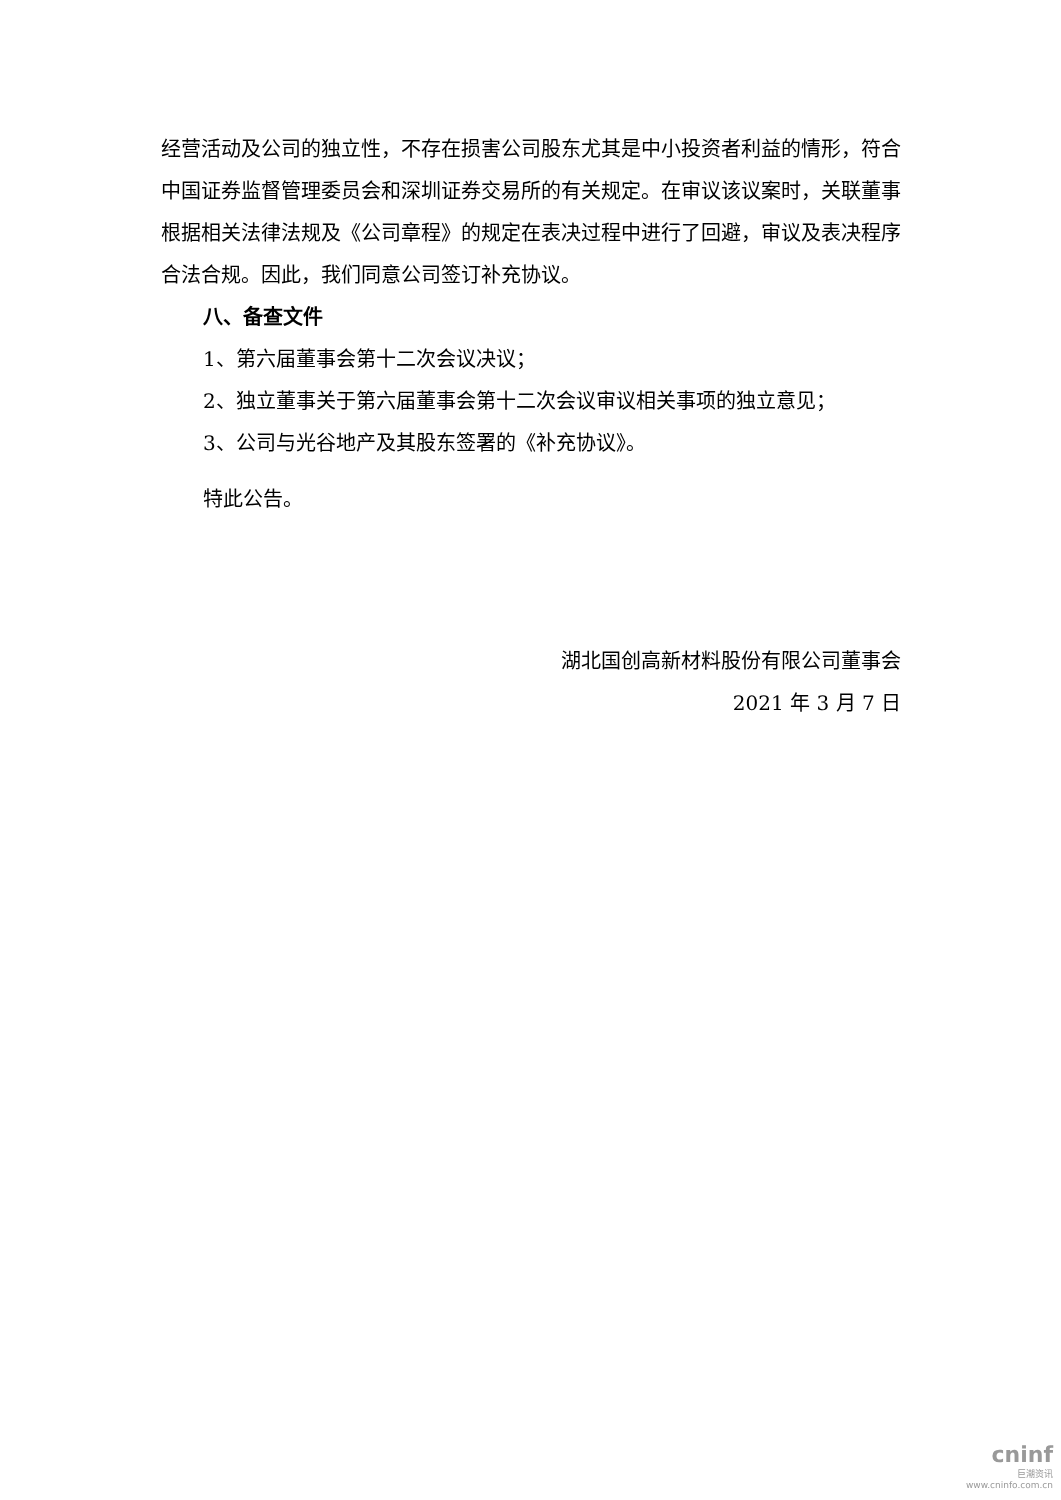经营活动及公司的独立性，不存在损害公司股东尤其是中小投资者利益的情形，符合中国证券监督管理委员会和深圳证券交易所的有关规定。在审议该议案时，关联董事根据相关法律法规及《公司章程》的规定在表决过程中进行了回避，审议及表决程序合法合规。因此，我们同意公司签订补充协议。
八、备查文件
1、第六届董事会第十二次会议决议；
2、独立董事关于第六届董事会第十二次会议审议相关事项的独立意见；
3、公司与光谷地产及其股东签署的《补充协议》。
特此公告。
湖北国创高新材料股份有限公司董事会
2021 年 3 月 7 日
cninf
巨潮资讯
www.cninfo.com.cn